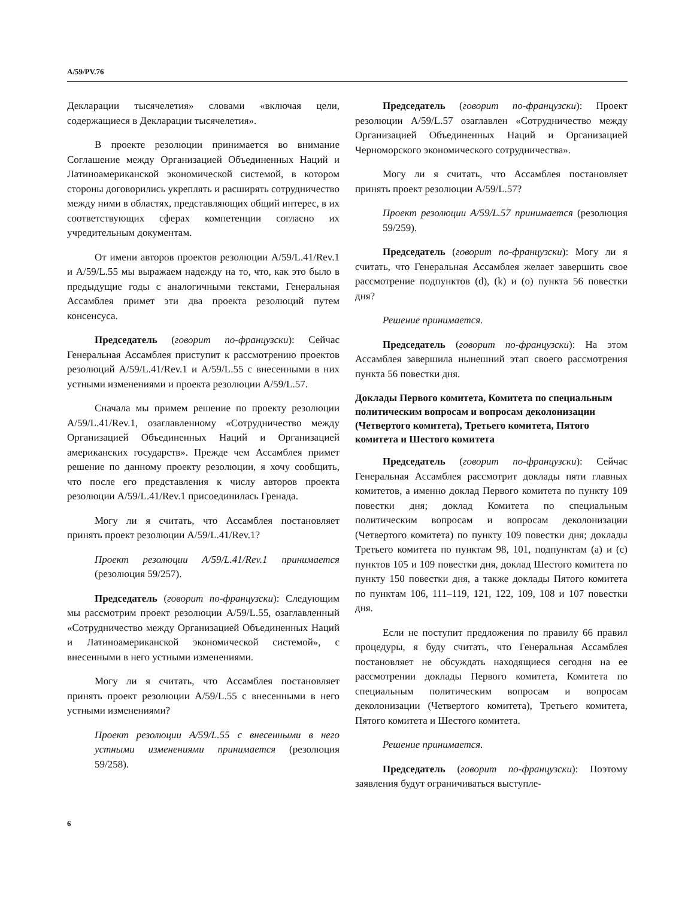A/59/PV.76
Декларации тысячелетия» словами «включая цели, содержащиеся в Декларации тысячелетия».
В проекте резолюции принимается во внимание Соглашение между Организацией Объединенных Наций и Латиноамериканской экономической системой, в котором стороны договорились укреплять и расширять сотрудничество между ними в областях, представляющих общий интерес, в их соответствующих сферах компетенции согласно их учредительным документам.
От имени авторов проектов резолюции A/59/L.41/Rev.1 и A/59/L.55 мы выражаем надежду на то, что, как это было в предыдущие годы с аналогичными текстами, Генеральная Ассамблея примет эти два проекта резолюций путем консенсуса.
Председатель (говорит по-французски): Сейчас Генеральная Ассамблея приступит к рассмотрению проектов резолюций A/59/L.41/Rev.1 и A/59/L.55 с внесенными в них устными изменениями и проекта резолюции A/59/L.57.
Сначала мы примем решение по проекту резолюции A/59/L.41/Rev.1, озаглавленному «Сотрудничество между Организацией Объединенных Наций и Организацией американских государств». Прежде чем Ассамблея примет решение по данному проекту резолюции, я хочу сообщить, что после его представления к числу авторов проекта резолюции A/59/L.41/Rev.1 присоединилась Гренада.
Могу ли я считать, что Ассамблея постановляет принять проект резолюции A/59/L.41/Rev.1?
Проект резолюции A/59/L.41/Rev.1 принимается (резолюция 59/257).
Председатель (говорит по-французски): Следующим мы рассмотрим проект резолюции A/59/L.55, озаглавленный «Сотрудничество между Организацией Объединенных Наций и Латиноамериканской экономической системой», с внесенными в него устными изменениями.
Могу ли я считать, что Ассамблея постановляет принять проект резолюции A/59/L.55 с внесенными в него устными изменениями?
Проект резолюции A/59/L.55 с внесенными в него устными изменениями принимается (резолюция 59/258).
Председатель (говорит по-французски): Проект резолюции A/59/L.57 озаглавлен «Сотрудничество между Организацией Объединенных Наций и Организацией Черноморского экономического сотрудничества».
Могу ли я считать, что Ассамблея постановляет принять проект резолюции A/59/L.57?
Проект резолюции A/59/L.57 принимается (резолюция 59/259).
Председатель (говорит по-французски): Могу ли я считать, что Генеральная Ассамблея желает завершить свое рассмотрение подпунктов (d), (k) и (o) пункта 56 повестки дня?
Решение принимается.
Председатель (говорит по-французски): На этом Ассамблея завершила нынешний этап своего рассмотрения пункта 56 повестки дня.
Доклады Первого комитета, Комитета по специальным политическим вопросам и вопросам деколонизации (Четвертого комитета), Третьего комитета, Пятого комитета и Шестого комитета
Председатель (говорит по-французски): Сейчас Генеральная Ассамблея рассмотрит доклады пяти главных комитетов, а именно доклад Первого комитета по пункту 109 повестки дня; доклад Комитета по специальным политическим вопросам и вопросам деколонизации (Четвертого комитета) по пункту 109 повестки дня; доклады Третьего комитета по пунктам 98, 101, подпунктам (a) и (c) пунктов 105 и 109 повестки дня, доклад Шестого комитета по пункту 150 повестки дня, а также доклады Пятого комитета по пунктам 106, 111–119, 121, 122, 109, 108 и 107 повестки дня.
Если не поступит предложения по правилу 66 правил процедуры, я буду считать, что Генеральная Ассамблея постановляет не обсуждать находящиеся сегодня на ее рассмотрении доклады Первого комитета, Комитета по специальным политическим вопросам и вопросам деколонизации (Четвертого комитета), Третьего комитета, Пятого комитета и Шестого комитета.
Решение принимается.
Председатель (говорит по-французски): Поэтому заявления будут ограничиваться выступле-
6